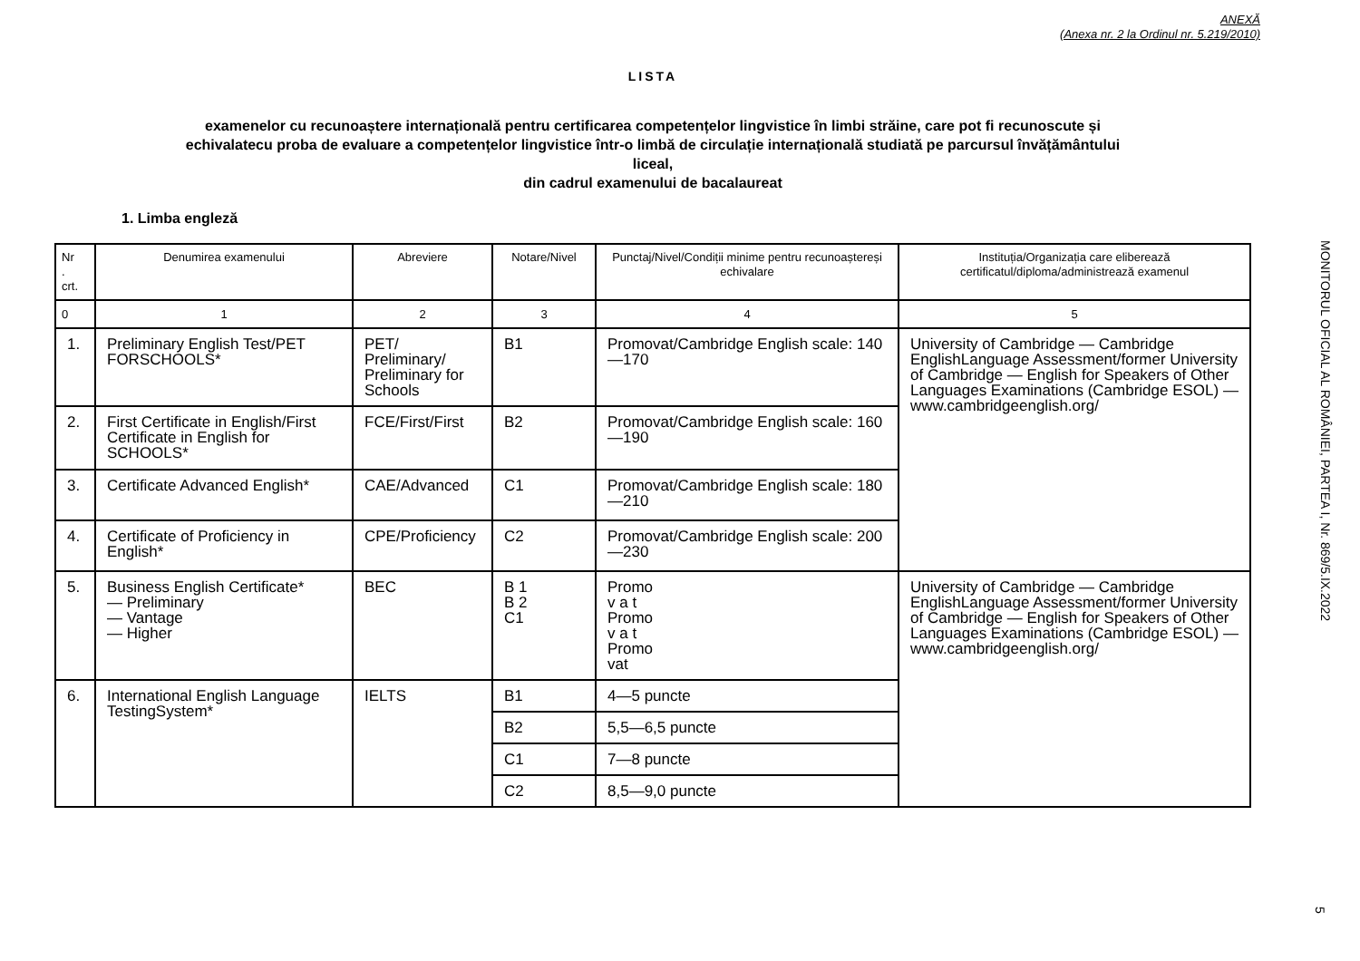ANEXĂ
(Anexa nr. 2 la Ordinul nr. 5.219/2010)
LISTA
examenelor cu recunoaștere internațională pentru certificarea competențelor lingvistice în limbi străine, care pot fi recunoscute și
echivalatecu proba de evaluare a competențelor lingvistice într-o limbă de circulație internațională studiată pe parcursul învățământului
liceal,
din cadrul examenului de bacalaureat
1. Limba engleză
| Nr . crt. | Denumirea examenului | Abreviere | Notare/Nivel | Punctaj/Nivel/Condiții minime pentru recunoaștereși echivalare | Instituția/Organizația care eliberează certificatul/diploma/administrează examenul |
| --- | --- | --- | --- | --- | --- |
| 0 | 1 | 2 | 3 | 4 | 5 |
| 1. | Preliminary English Test/PET FORSCHOOLS* | PET/ Preliminary/ Preliminary for Schools | B1 | Promovat/Cambridge English scale: 140 —170 | University of Cambridge — Cambridge EnglishLanguage Assessment/former University of Cambridge — English for Speakers of Other Languages Examinations (Cambridge ESOL) — www.cambridgeenglish.org/ |
| 2. | First Certificate in English/First Certificate in English for SCHOOLS* | FCE/First/First | B2 | Promovat/Cambridge English scale: 160 —190 | |
| 3. | Certificate Advanced English* | CAE/Advanced | C1 | Promovat/Cambridge English scale: 180 —210 | |
| 4. | Certificate of Proficiency in English* | CPE/Proficiency | C2 | Promovat/Cambridge English scale: 200 —230 | |
| 5. | Business English Certificate* — Preliminary — Vantage — Higher | BEC | B 1 B 2 C1 | Promo v a t Promo v a t Promo vat | University of Cambridge — Cambridge EnglishLanguage Assessment/former University of Cambridge — English for Speakers of Other Languages Examinations (Cambridge ESOL) — www.cambridgeenglish.org/ |
| 6. | International English Language TestingSystem* | IELTS | B1 | 4—5 puncte | |
| | | | B2 | 5,5—6,5 puncte | |
| | | | C1 | 7—8 puncte | |
| | | | C2 | 8,5—9,0 puncte | |
MONITORUL OFICIAL AL ROMÂNIEI, PARTEA I, Nr. 869/5.IX.2022
5